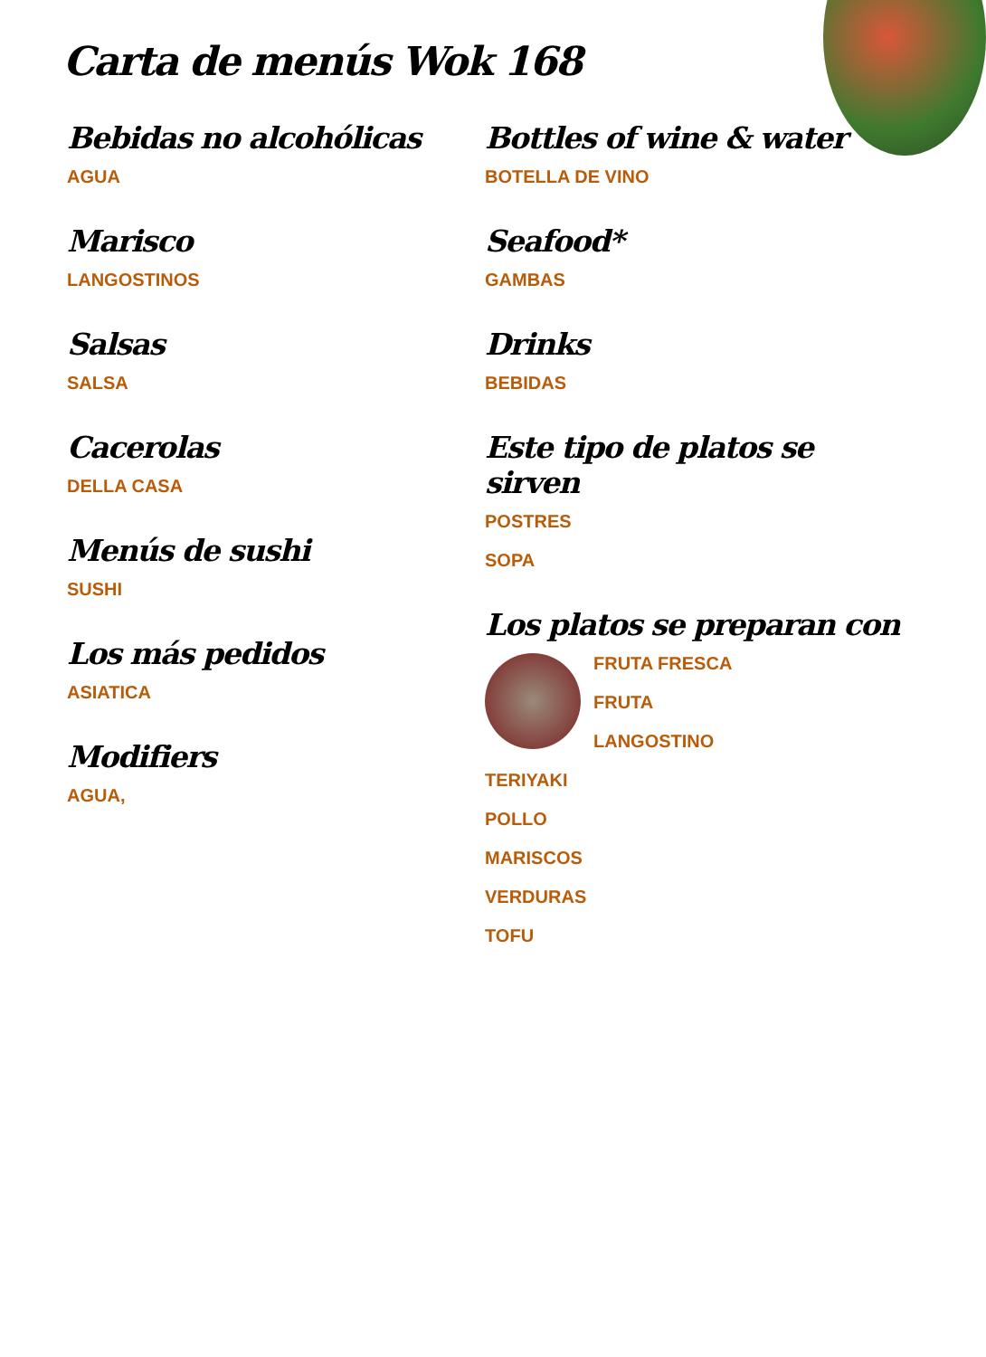Carta de menús Wok 168
Bebidas no alcohólicas
AGUA
Marisco
LANGOSTINOS
Salsas
SALSA
Cacerolas
DELLA CASA
Menús de sushi
SUSHI
Los más pedidos
ASIATICA
Modifiers
AGUA,
Bottles of wine & water
BOTELLA DE VINO
Seafood*
GAMBAS
Drinks
BEBIDAS
Este tipo de platos se sirven
POSTRES
SOPA
Los platos se preparan con
FRUTA FRESCA
FRUTA
LANGOSTINO
TERIYAKI
POLLO
MARISCOS
VERDURAS
TOFU